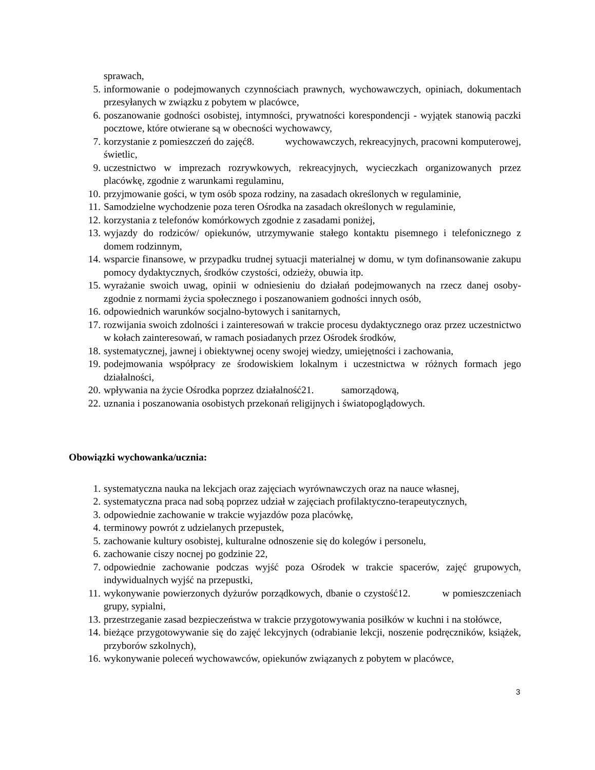sprawach,
5. informowanie o podejmowanych czynnościach prawnych, wychowawczych, opiniach, dokumentach przesyłanych w związku z pobytem w placówce,
6. poszanowanie godności osobistej, intymności, prywatności korespondencji - wyjątek stanowią paczki pocztowe, które otwierane są w obecności wychowawcy,
7. korzystanie z pomieszczeń do zajęć8. wychowawczych, rekreacyjnych, pracowni komputerowej, świetlic,
9. uczestnictwo w imprezach rozrywkowych, rekreacyjnych, wycieczkach organizowanych przez placówkę, zgodnie z warunkami regulaminu,
10. przyjmowanie gości, w tym osób spoza rodziny, na zasadach określonych w regulaminie,
11. Samodzielne wychodzenie poza teren Ośrodka na zasadach określonych w regulaminie,
12. korzystania z telefonów komórkowych zgodnie z zasadami poniżej,
13. wyjazdy do rodziców/ opiekunów, utrzymywanie stałego kontaktu pisemnego i telefonicznego z domem rodzinnym,
14. wsparcie finansowe, w przypadku trudnej sytuacji materialnej w domu, w tym dofinansowanie zakupu pomocy dydaktycznych, środków czystości, odzieży, obuwia itp.
15. wyrażanie swoich uwag, opinii w odniesieniu do działań podejmowanych na rzecz danej osoby- zgodnie z normami życia społecznego i poszanowaniem godności innych osób,
16. odpowiednich warunków socjalno-bytowych i sanitarnych,
17. rozwijania swoich zdolności i zainteresowań w trakcie procesu dydaktycznego oraz przez uczestnictwo w kołach zainteresowań, w ramach posiadanych przez Ośrodek środków,
18. systematycznej, jawnej i obiektywnej oceny swojej wiedzy, umiejętności i zachowania,
19. podejmowania współpracy ze środowiskiem lokalnym i uczestnictwa w różnych formach jego działalności,
20. wpływania na życie Ośrodka poprzez działalność21. samorządową,
22. uznania i poszanowania osobistych przekonań religijnych i światopoglądowych.
Obowiązki wychowanka/ucznia:
1. systematyczna nauka na lekcjach oraz zajęciach wyrównawczych oraz na nauce własnej,
2. systematyczna praca nad sobą poprzez udział w zajęciach profilaktyczno-terapeutycznych,
3. odpowiednie zachowanie w trakcie wyjazdów poza placówkę,
4. terminowy powrót z udzielanych przepustek,
5. zachowanie kultury osobistej, kulturalne odnoszenie się do kolegów i personelu,
6. zachowanie ciszy nocnej po godzinie 22,
7. odpowiednie zachowanie podczas wyjść poza Ośrodek w trakcie spacerów, zajęć grupowych, indywidualnych wyjść na przepustki,
11. wykonywanie powierzonych dyżurów porządkowych, dbanie o czystość12. w pomieszczeniach grupy, sypialni,
13. przestrzeganie zasad bezpieczeństwa w trakcie przygotowywania posiłków w kuchni i na stołówce,
14. bieżące przygotowywanie się do zajęć lekcyjnych (odrabianie lekcji, noszenie podręczników, książek, przyborów szkolnych),
16. wykonywanie poleceń wychowawców, opiekunów związanych z pobytem w placówce,
3